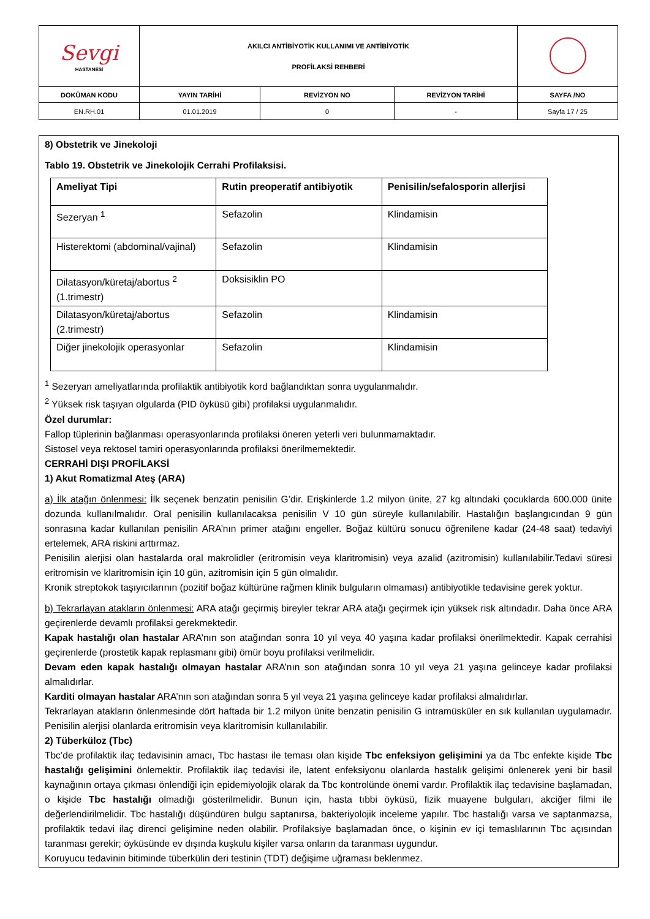| Sevgi HASTANESİ | AKILCI ANTİBİYOTİK KULLANIMI VE ANTİBİYOTİK PROFİLAKSİ REHBERİ | | | |
| DOKÜMAN KODU | YAYIN TARİHİ | REVİZYON NO | REVİZYON TARİHİ | SAYFA /NO |
| EN.RH.01 | 01.01.2019 | 0 | - | Sayfa 17 / 25 |
8) Obstetrik ve Jinekoloji
Tablo 19. Obstetrik ve Jinekolojik Cerrahi Profilaksisi.
| Ameliyat Tipi | Rutin preoperatif antibiyotik | Penisilin/sefalosporin allerjisi |
| --- | --- | --- |
| Sezeryan <sup>1</sup> | Sefazolin | Klindamisin |
| Histerektomi (abdominal/vajinal) | Sefazolin | Klindamisin |
| Dilatasyon/küretaj/abortus <sup>2</sup> (1.trimestr) | Doksisiklin PO | |
| Dilatasyon/küretaj/abortus (2.trimestr) | Sefazolin | Klindamisin |
| Diğer jinekolojik operasyonlar | Sefazolin | Klindamisin |
<sup>1</sup> Sezeryan ameliyatlarında profilaktik antibiyotik kord bağlandıktan sonra uygulanmalıdır.
<sup>2</sup> Yüksek risk taşıyan olgularda (PID öyküsü gibi) profilaksi uygulanmalıdır.
Özel durumlar:
Fallop tüplerinin bağlanması operasyonlarında profilaksi öneren yeterli veri bulunmamaktadır.
Sistosel veya rektosel tamiri operasyonlarında profilaksi önerilmemektedir.
CERRAHİ DIŞI PROFİLAKSİ
1) Akut Romatizmal Ateş (ARA)
a) İlk atağın önlenmesi: İlk seçenek benzatin penisilin G’dir. Erişkinlerde 1.2 milyon ünite, 27 kg altındaki çocuklarda 600.000 ünite dozunda kullanılmalıdır. Oral penisilin kullanılacaksa penisilin V 10 gün süreyle kullanılabilir. Hastalığın başlangıcından 9 gün sonrasına kadar kullanılan penisilin ARA’nın primer atağını engeller. Boğaz kültürü sonucu öğrenilene kadar (24-48 saat) tedaviyi ertelemek, ARA riskini arttırmaz.
Penisilin alerjisi olan hastalarda oral makrolidler (eritromisin veya klaritromisin) veya azalid (azitromisin) kullanılabilir.Tedavi süresi eritromisin ve klaritromisin için 10 gün, azitromisin için 5 gün olmalıdır.
Kronik streptokok taşıyıcılarının (pozitif boğaz kültürüne rağmen klinik bulguların olmaması) antibiyotikle tedavisine gerek yoktur.
b) Tekrarlayan atakların önlenmesi: ARA atağı geçirmiş bireyler tekrar ARA atağı geçirmek için yüksek risk altındadır. Daha önce ARA geçirenlerde devamlı profilaksi gerekmektedir.
Kapak hastalığı olan hastalar ARA’nın son atağından sonra 10 yıl veya 40 yaşına kadar profilaksi önerilmektedir. Kapak cerrahisi geçirenlerde (prostetik kapak replasmanı gibi) ömür boyu profilaksi verilmelidir.
Devam eden kapak hastalığı olmayan hastalar ARA’nın son atağından sonra 10 yıl veya 21 yaşına gelinceye kadar profilaksi almalıdırlar.
Karditi olmayan hastalar ARA’nın son atağından sonra 5 yıl veya 21 yaşına gelinceye kadar profilaksi almalıdırlar.
Tekrarlayan atakların önlenmesinde dört haftada bir 1.2 milyon ünite benzatin penisilin G intramüsküler en sık kullanılan uygulamadır. Penisilin alerjisi olanlarda eritromisin veya klaritromisin kullanılabilir.
2) Tüberküloz (Tbc)
Tbc’de profilaktik ilaç tedavisinin amacı, Tbc hastası ile teması olan kişide Tbc enfeksiyon gelişimini ya da Tbc enfekte kişide Tbc hastalığı gelişimini önlemektir. Profilaktik ilaç tedavisi ile, latent enfeksiyonu olanlarda hastalık gelişimi önlenerek yeni bir basil kaynağının ortaya çıkması önlendiği için epidemiyolojik olarak da Tbc kontrolünde önemi vardır. Profilaktik ilaç tedavisine başlamadan, o kişide Tbc hastalığı olmadığı gösterilmelidir. Bunun için, hasta tıbbi öyküsü, fizik muayene bulguları, akciğer filmi ile değerlendirilmelidir. Tbc hastalığı düşündüren bulgu saptanırsa, bakteriyolojik inceleme yapılır. Tbc hastalığı varsa ve saptanmazsa, profilaktik tedavi ilaç direnci gelişimine neden olabilir. Profilaksiye başlamadan önce, o kişinin ev içi temaslılarının Tbc açısından taranması gerekir; öyküsünde ev dışında kuşkulu kişiler varsa onların da taranması uygundur.
Koruyucu tedavinin bitiminde tüberkülin deri testinin (TDT) değişime uğraması beklenmez.